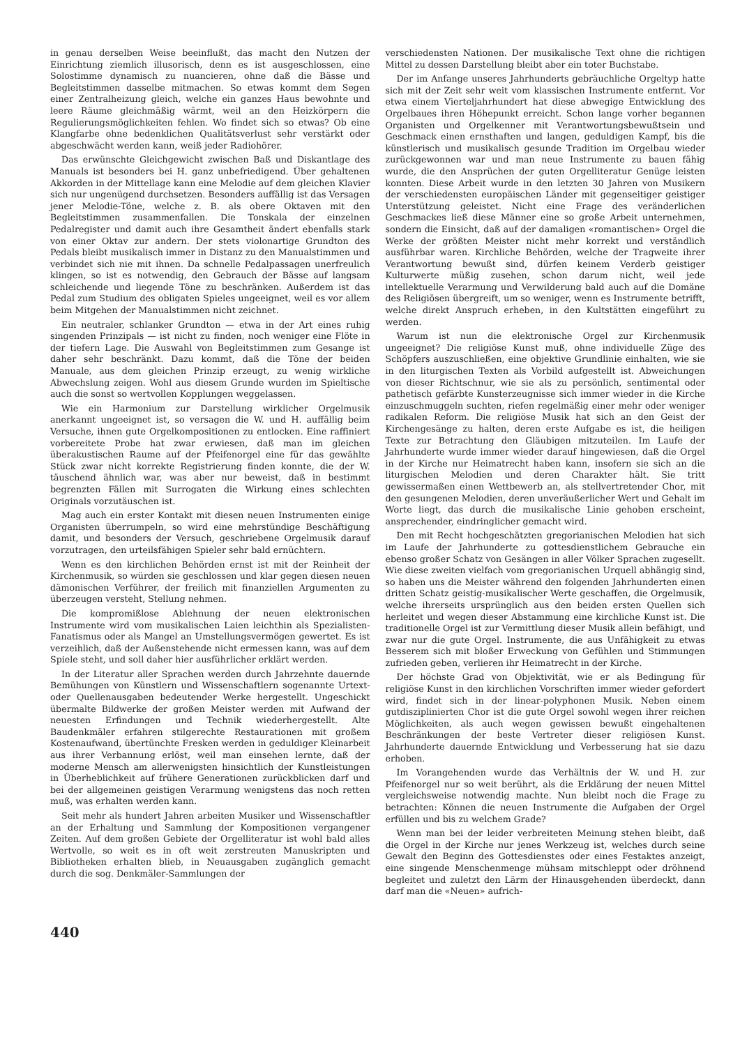in genau derselben Weise beeinflußt, das macht den Nutzen der Einrichtung ziemlich illusorisch, denn es ist ausgeschlossen, eine Solostimme dynamisch zu nuancieren, ohne daß die Bässe und Begleitstimmen dasselbe mitmachen. So etwas kommt dem Segen einer Zentralheizung gleich, welche ein ganzes Haus bewohnte und leere Räume gleichmäßig wärmt, weil an den Heizkörpern die Regulierungsmöglichkeiten fehlen. Wo findet sich so etwas? Ob eine Klangfarbe ohne bedenklichen Qualitätsverlust sehr verstärkt oder abgeschwächt werden kann, weiß jeder Radiohörer.
Das erwünschte Gleichgewicht zwischen Baß und Diskantlage des Manuals ist besonders bei H. ganz unbefriedigend. Über gehaltenen Akkorden in der Mittellage kann eine Melodie auf dem gleichen Klavier sich nur ungenügend durchsetzen. Besonders auffällig ist das Versagen jener Melodie-Töne, welche z. B. als obere Oktaven mit den Begleitstimmen zusammenfallen. Die Tonskala der einzelnen Pedalregister und damit auch ihre Gesamtheit ändert ebenfalls stark von einer Oktav zur andern. Der stets violonartige Grundton des Pedals bleibt musikalisch immer in Distanz zu den Manualstimmen und verbindet sich nie mit ihnen. Da schnelle Pedalpassagen unerfreulich klingen, so ist es notwendig, den Gebrauch der Bässe auf langsam schleichende und liegende Töne zu beschränken. Außerdem ist das Pedal zum Studium des obligaten Spieles ungeeignet, weil es vor allem beim Mitgehen der Manualstimmen nicht zeichnet.
Ein neutraler, schlanker Grundton — etwa in der Art eines ruhig singenden Prinzipals — ist nicht zu finden, noch weniger eine Flöte in der tiefern Lage. Die Auswahl von Begleitstimmen zum Gesange ist daher sehr beschränkt. Dazu kommt, daß die Töne der beiden Manuale, aus dem gleichen Prinzip erzeugt, zu wenig wirkliche Abwechslung zeigen. Wohl aus diesem Grunde wurden im Spieltische auch die sonst so wertvollen Kopplungen weggelassen.
Wie ein Harmonium zur Darstellung wirklicher Orgelmusik anerkannt ungeeignet ist, so versagen die W. und H. auffällig beim Versuche, ihnen gute Orgelkompositionen zu entlocken. Eine raffiniert vorbereitete Probe hat zwar erwiesen, daß man im gleichen überakustischen Raume auf der Pfeifenorgel eine für das gewählte Stück zwar nicht korrekte Registrierung finden konnte, die der W. täuschend ähnlich war, was aber nur beweist, daß in bestimmt begrenzten Fällen mit Surrogaten die Wirkung eines schlechten Originals vorzutäuschen ist.
Mag auch ein erster Kontakt mit diesen neuen Instrumenten einige Organisten überrumpeln, so wird eine mehrstündige Beschäftigung damit, und besonders der Versuch, geschriebene Orgelmusik darauf vorzutragen, den urteilsfähigen Spieler sehr bald ernüchtern.
Wenn es den kirchlichen Behörden ernst ist mit der Reinheit der Kirchenmusik, so würden sie geschlossen und klar gegen diesen neuen dämonischen Verführer, der freilich mit finanziellen Argumenten zu überzeugen versteht, Stellung nehmen.
Die kompromißlose Ablehnung der neuen elektronischen Instrumente wird vom musikalischen Laien leichthin als Spezialisten-Fanatismus oder als Mangel an Umstellungsvermögen gewertet. Es ist verzeihlich, daß der Außenstehende nicht ermessen kann, was auf dem Spiele steht, und soll daher hier ausführlicher erklärt werden.
In der Literatur aller Sprachen werden durch Jahrzehnte dauernde Bemühungen von Künstlern und Wissenschaftlern sogenannte Urtext- oder Quellenausgaben bedeutender Werke hergestellt. Ungeschickt übermalte Bildwerke der großen Meister werden mit Aufwand der neuesten Erfindungen und Technik wiederhergestellt. Alte Baudenkmäler erfahren stilgerechte Restaurationen mit großem Kostenaufwand, übertünchte Fresken werden in geduldiger Kleinarbeit aus ihrer Verbannung erlöst, weil man einsehen lernte, daß der moderne Mensch am allerwenigsten hinsichtlich der Kunstleistungen in Überheblichkeit auf frühere Generationen zurückblicken darf und bei der allgemeinen geistigen Verarmung wenigstens das noch retten muß, was erhalten werden kann.
Seit mehr als hundert Jahren arbeiten Musiker und Wissenschaftler an der Erhaltung und Sammlung der Kompositionen vergangener Zeiten. Auf dem großen Gebiete der Orgelliteratur ist wohl bald alles Wertvolle, so weit es in oft weit zerstreuten Manuskripten und Bibliotheken erhalten blieb, in Neuausgaben zugänglich gemacht durch die sog. Denkmäler-Sammlungen der
verschiedensten Nationen. Der musikalische Text ohne die richtigen Mittel zu dessen Darstellung bleibt aber ein toter Buchstabe.
Der im Anfange unseres Jahrhunderts gebräuchliche Orgeltyp hatte sich mit der Zeit sehr weit vom klassischen Instrumente entfernt. Vor etwa einem Vierteljahrhundert hat diese abwegige Entwicklung des Orgelbaues ihren Höhepunkt erreicht. Schon lange vorher begannen Organisten und Orgelkenner mit Verantwortungsbewußtsein und Geschmack einen ernsthaften und langen, geduldigen Kampf, bis die künstlerisch und musikalisch gesunde Tradition im Orgelbau wieder zurückgewonnen war und man neue Instrumente zu bauen fähig wurde, die den Ansprüchen der guten Orgelliteratur Genüge leisten konnten. Diese Arbeit wurde in den letzten 30 Jahren von Musikern der verschiedensten europäischen Länder mit gegenseitiger geistiger Unterstützung geleistet. Nicht eine Frage des veränderlichen Geschmackes ließ diese Männer eine so große Arbeit unternehmen, sondern die Einsicht, daß auf der damaligen «romantischen» Orgel die Werke der größten Meister nicht mehr korrekt und verständlich ausführbar waren. Kirchliche Behörden, welche der Tragweite ihrer Verantwortung bewußt sind, dürfen keinem Verderb geistiger Kulturwerte müßig zusehen, schon darum nicht, weil jede intellektuelle Verarmung und Verwilderung bald auch auf die Domäne des Religiösen übergreift, um so weniger, wenn es Instrumente betrifft, welche direkt Anspruch erheben, in den Kultstätten eingeführt zu werden.
Warum ist nun die elektronische Orgel zur Kirchenmusik ungeeignet? Die religiöse Kunst muß, ohne individuelle Züge des Schöpfers auszuschließen, eine objektive Grundlinie einhalten, wie sie in den liturgischen Texten als Vorbild aufgestellt ist. Abweichungen von dieser Richtschnur, wie sie als zu persönlich, sentimental oder pathetisch gefärbte Kunsterzeugnisse sich immer wieder in die Kirche einzuschmuggeln suchten, riefen regelmäßig einer mehr oder weniger radikalen Reform. Die religiöse Musik hat sich an den Geist der Kirchengesänge zu halten, deren erste Aufgabe es ist, die heiligen Texte zur Betrachtung den Gläubigen mitzuteilen. Im Laufe der Jahrhunderte wurde immer wieder darauf hingewiesen, daß die Orgel in der Kirche nur Heimatrecht haben kann, insofern sie sich an die liturgischen Melodien und deren Charakter hält. Sie tritt gewissermaßen einen Wettbewerb an, als stellvertretender Chor, mit den gesungenen Melodien, deren unveräußerlicher Wert und Gehalt im Worte liegt, das durch die musikalische Linie gehoben erscheint, ansprechender, eindringlicher gemacht wird.
Den mit Recht hochgeschätzten gregorianischen Melodien hat sich im Laufe der Jahrhunderte zu gottesdienstlichem Gebrauche ein ebenso großer Schatz von Gesängen in aller Völker Sprachen zugesellt. Wie diese zweiten vielfach vom gregorianischen Urquell abhängig sind, so haben uns die Meister während den folgenden Jahrhunderten einen dritten Schatz geistig-musikalischer Werte geschaffen, die Orgelmusik, welche ihrerseits ursprünglich aus den beiden ersten Quellen sich herleitet und wegen dieser Abstammung eine kirchliche Kunst ist. Die traditionelle Orgel ist zur Vermittlung dieser Musik allein befähigt, und zwar nur die gute Orgel. Instrumente, die aus Unfähigkeit zu etwas Besserem sich mit bloßer Erweckung von Gefühlen und Stimmungen zufrieden geben, verlieren ihr Heimatrecht in der Kirche.
Der höchste Grad von Objektivität, wie er als Bedingung für religiöse Kunst in den kirchlichen Vorschriften immer wieder gefordert wird, findet sich in der linear-polyphonen Musik. Neben einem gutdisziplinierten Chor ist die gute Orgel sowohl wegen ihrer reichen Möglichkeiten, als auch wegen gewissen bewußt eingehaltenen Beschränkungen der beste Vertreter dieser religiösen Kunst. Jahrhunderte dauernde Entwicklung und Verbesserung hat sie dazu erhoben.
Im Vorangehenden wurde das Verhältnis der W. und H. zur Pfeifenorgel nur so weit berührt, als die Erklärung der neuen Mittel vergleichsweise notwendig machte. Nun bleibt noch die Frage zu betrachten: Können die neuen Instrumente die Aufgaben der Orgel erfüllen und bis zu welchem Grade?
Wenn man bei der leider verbreiteten Meinung stehen bleibt, daß die Orgel in der Kirche nur jenes Werkzeug ist, welches durch seine Gewalt den Beginn des Gottesdienstes oder eines Festaktes anzeigt, eine singende Menschenmenge mühsam mitschleppt oder dröhnend begleitet und zuletzt den Lärm der Hinausgehenden überdeckt, dann darf man die «Neuen» aufrich-
440